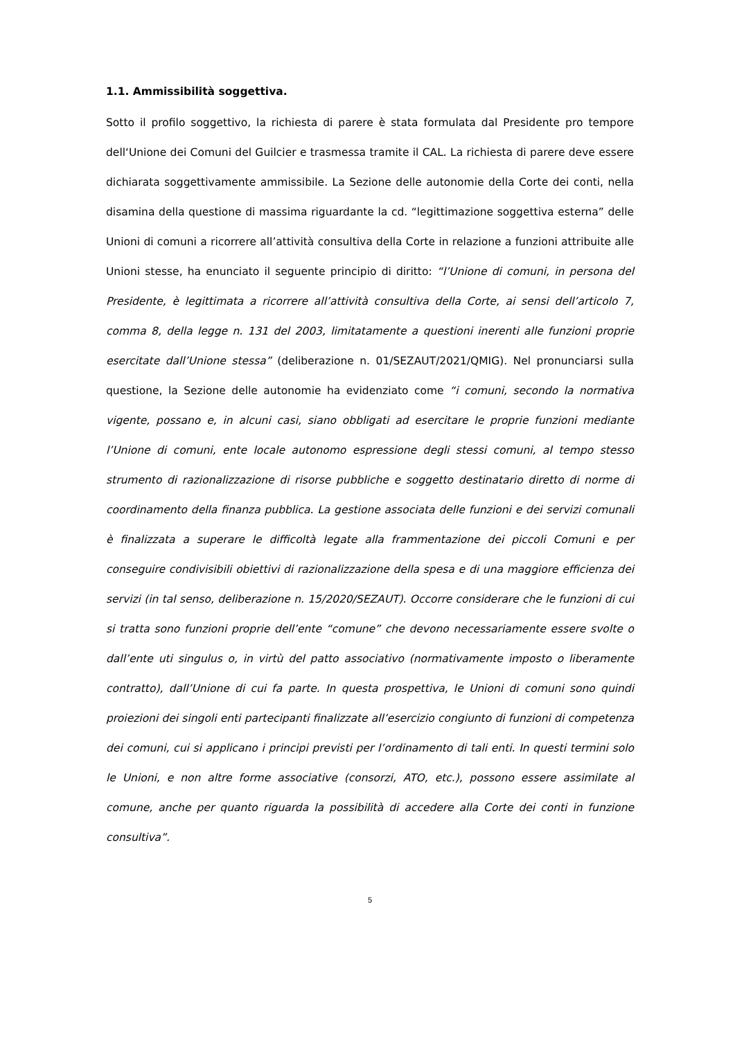1.1. Ammissibilità soggettiva.
Sotto il profilo soggettivo, la richiesta di parere è stata formulata dal Presidente pro tempore dell‘Unione dei Comuni del Guilcier e trasmessa tramite il CAL. La richiesta di parere deve essere dichiarata soggettivamente ammissibile. La Sezione delle autonomie della Corte dei conti, nella disamina della questione di massima riguardante la cd. “legittimazione soggettiva esterna” delle Unioni di comuni a ricorrere all’attività consultiva della Corte in relazione a funzioni attribuite alle Unioni stesse, ha enunciato il seguente principio di diritto: “l’Unione di comuni, in persona del Presidente, è legittimata a ricorrere all’attività consultiva della Corte, ai sensi dell’articolo 7, comma 8, della legge n. 131 del 2003, limitatamente a questioni inerenti alle funzioni proprie esercitate dall’Unione stessa” (deliberazione n. 01/SEZAUT/2021/QMIG). Nel pronunciarsi sulla questione, la Sezione delle autonomie ha evidenziato come “i comuni, secondo la normativa vigente, possano e, in alcuni casi, siano obbligati ad esercitare le proprie funzioni mediante l’Unione di comuni, ente locale autonomo espressione degli stessi comuni, al tempo stesso strumento di razionalizzazione di risorse pubbliche e soggetto destinatario diretto di norme di coordinamento della finanza pubblica. La gestione associata delle funzioni e dei servizi comunali è finalizzata a superare le difficoltà legate alla frammentazione dei piccoli Comuni e per conseguire condivisibili obiettivi di razionalizzazione della spesa e di una maggiore efficienza dei servizi (in tal senso, deliberazione n. 15/2020/SEZAUT). Occorre considerare che le funzioni di cui si tratta sono funzioni proprie dell’ente “comune” che devono necessariamente essere svolte o dall’ente uti singulus o, in virtù del patto associativo (normativamente imposto o liberamente contratto), dall’Unione di cui fa parte. In questa prospettiva, le Unioni di comuni sono quindi proiezioni dei singoli enti partecipanti finalizzate all’esercizio congiunto di funzioni di competenza dei comuni, cui si applicano i principi previsti per l’ordinamento di tali enti. In questi termini solo le Unioni, e non altre forme associative (consorzi, ATO, etc.), possono essere assimilate al comune, anche per quanto riguarda la possibilità di accedere alla Corte dei conti in funzione consultiva”.
5